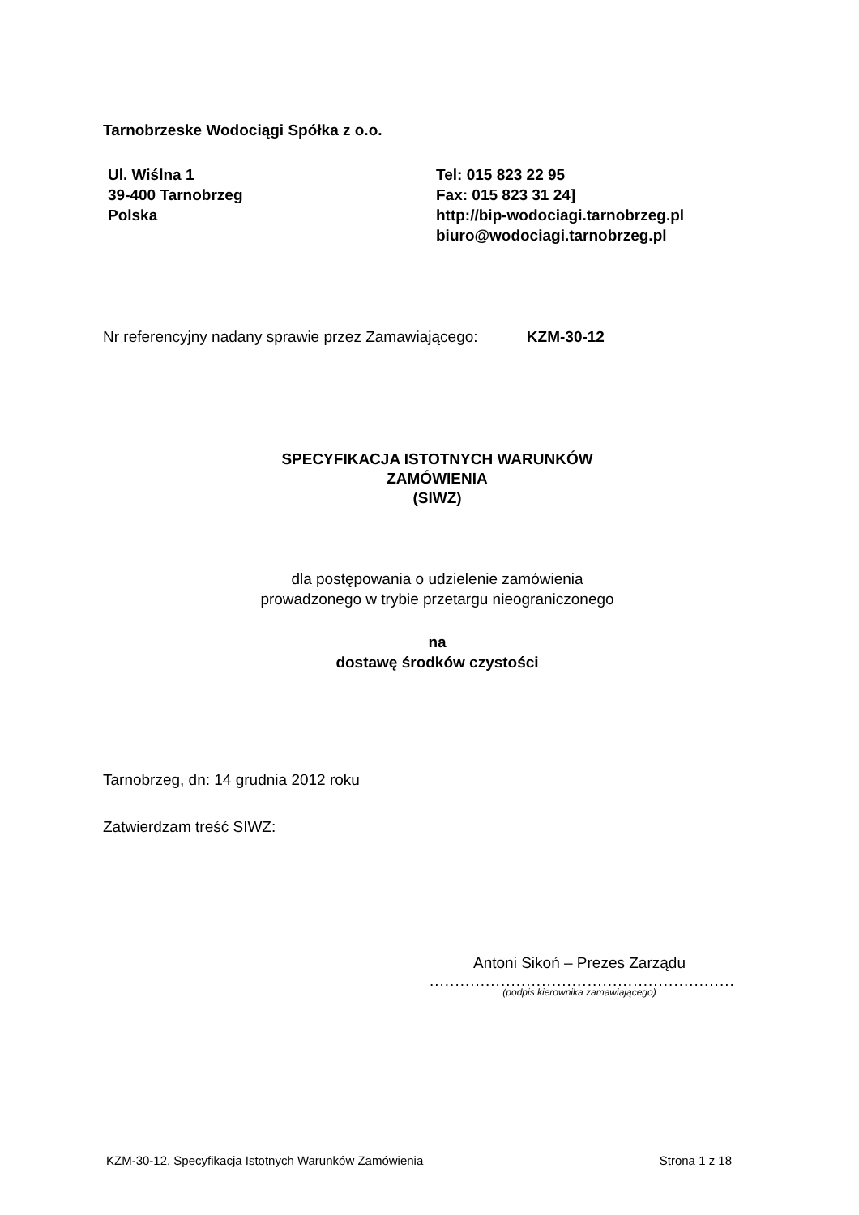Tarnobrzeske Wodociągi Spółka z o.o.
Ul. Wiślna 1
39-400 Tarnobrzeg
Polska
Tel: 015 823 22 95
Fax: 015 823 31 24]
http://bip-wodociagi.tarnobrzeg.pl
biuro@wodociagi.tarnobrzeg.pl
Nr referencyjny nadany sprawie przez Zamawiającego: KZM-30-12
SPECYFIKACJA ISTOTNYCH WARUNKÓW
ZAMÓWIENIA
(SIWZ)
dla postępowania o udzielenie zamówienia
prowadzonego w trybie przetargu nieograniczonego
na
dostawę środków czystości
Tarnobrzeg, dn: 14 grudnia 2012 roku
Zatwierdzam treść SIWZ:
Antoni Sikoń – Prezes Zarządu
............................................................
(podpis kierownika zamawiającego)
KZM-30-12, Specyfikacja Istotnych Warunków Zamówienia Strona 1 z 18